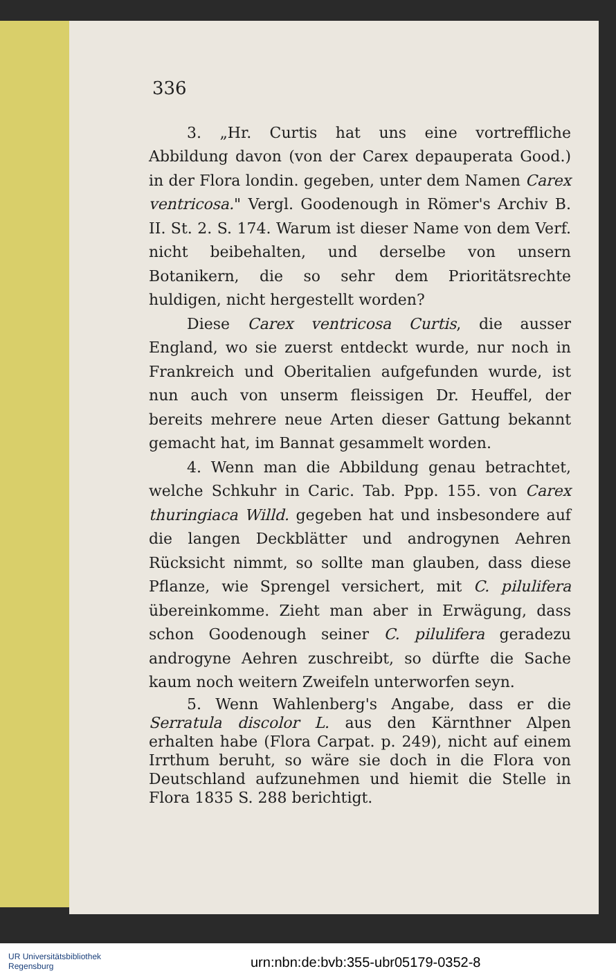336
3. „Hr. Curtis hat uns eine vortreffliche Abbildung davon (von der Carex depauperata Good.) in der Flora londin. gegeben, unter dem Namen Carex ventricosa." Vergl. Goodenough in Römer's Archiv B. II. St. 2. S. 174. Warum ist dieser Name von dem Verf. nicht beibehalten, und derselbe von unsern Botanikern, die so sehr dem Prioritätsrechte huldigen, nicht hergestellt worden?
Diese Carex ventricosa Curtis, die ausser England, wo sie zuerst entdeckt wurde, nur noch in Frankreich und Oberitalien aufgefunden wurde, ist nun auch von unserm fleissigen Dr. Heuffel, der bereits mehrere neue Arten dieser Gattung bekannt gemacht hat, im Bannat gesammelt worden.
4. Wenn man die Abbildung genau betrachtet, welche Schkuhr in Caric. Tab. Ppp. 155. von Carex thuringiaca Willd. gegeben hat und insbesondere auf die langen Deckblätter und androgynen Aehren Rücksicht nimmt, so sollte man glauben, dass diese Pflanze, wie Sprengel versichert, mit C. pilulifera übereinkomme. Zieht man aber in Erwägung, dass schon Goodenough seiner C. pilulifera geradezu androgyne Aehren zuschreibt, so dürfte die Sache kaum noch weitern Zweifeln unterworfen seyn.
5. Wenn Wahlenberg's Angabe, dass er die Serratula discolor L. aus den Kärnthner Alpen erhalten habe (Flora Carpat. p. 249), nicht auf einem Irrthum beruht, so wäre sie doch in die Flora von Deutschland aufzunehmen und hiemit die Stelle in Flora 1835 S. 288 berichtigt.
UR Universitätsbibliothek
Regensburg
urn:nbn:de:bvb:355-ubr05179-0352-8